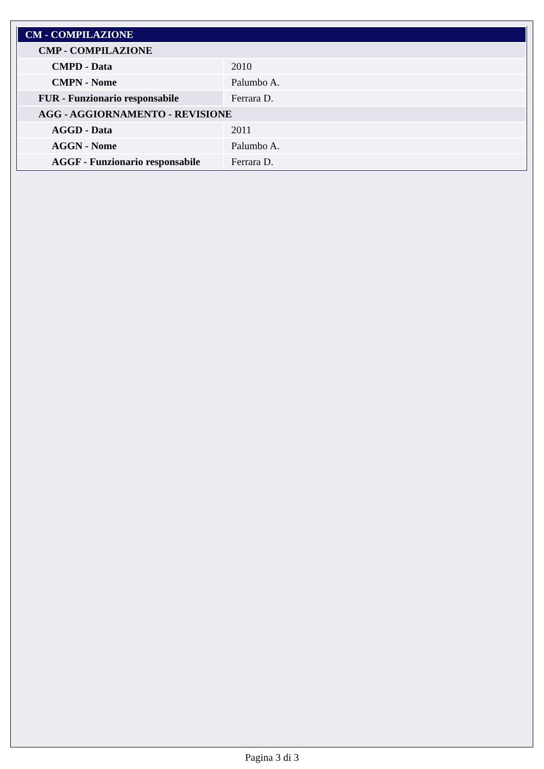| CM - COMPILAZIONE | |
| --- | --- |
| CMP - COMPILAZIONE | |
| CMPD - Data | 2010 |
| CMPN - Nome | Palumbo A. |
| FUR - Funzionario responsabile | Ferrara D. |
| AGG - AGGIORNAMENTO - REVISIONE | |
| AGGD - Data | 2011 |
| AGGN - Nome | Palumbo A. |
| AGGF - Funzionario responsabile | Ferrara D. |
Pagina 3 di 3